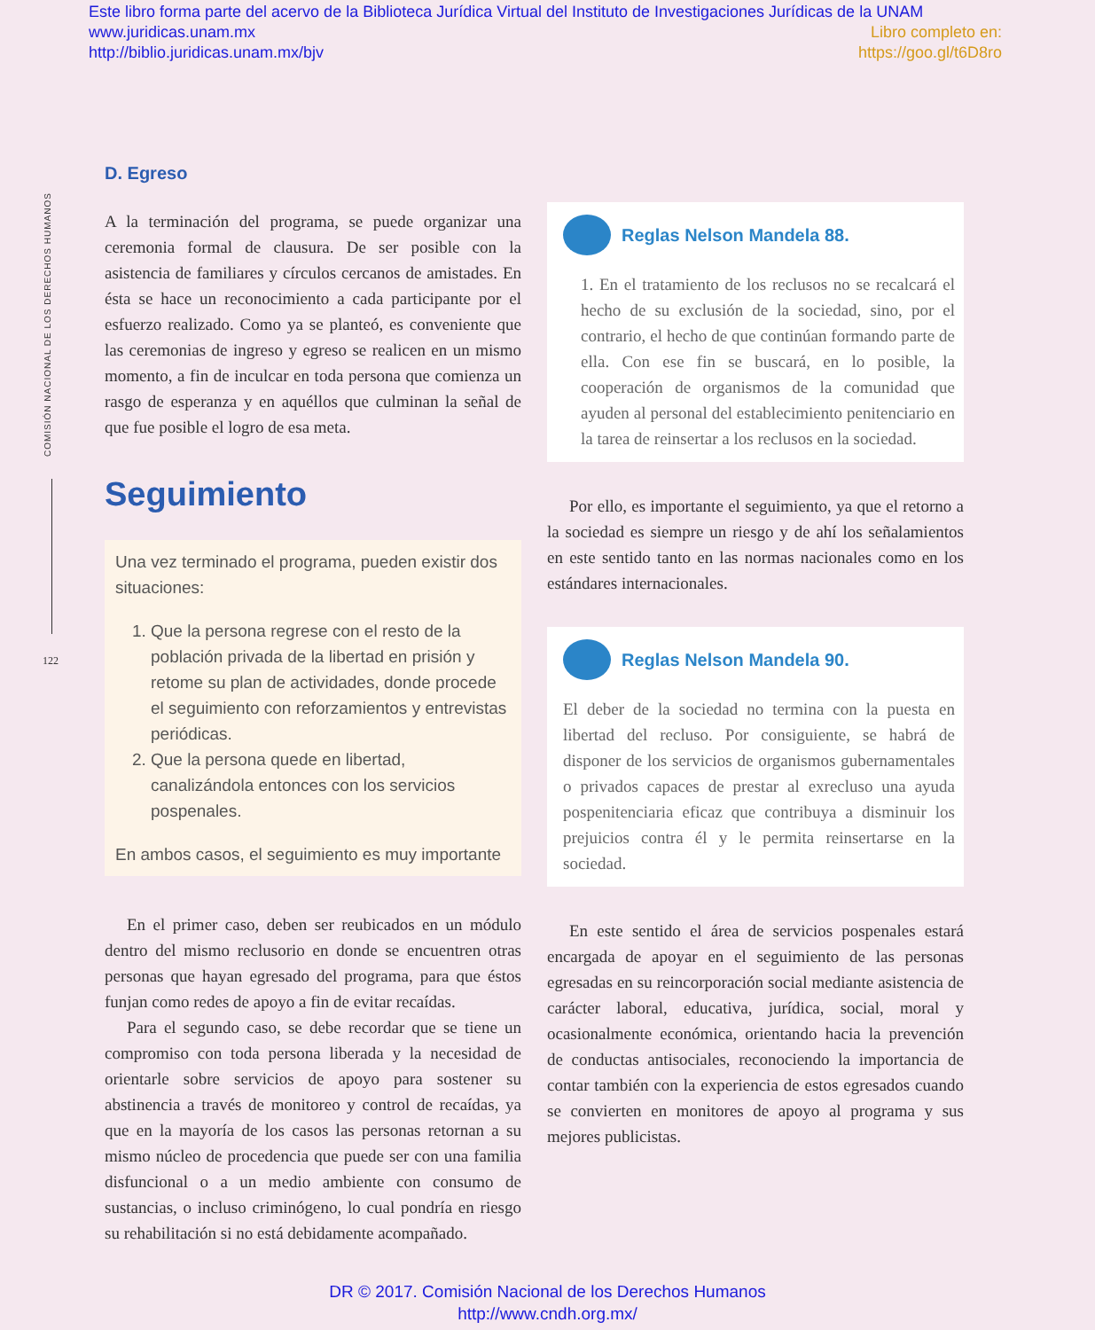Este libro forma parte del acervo de la Biblioteca Jurídica Virtual del Instituto de Investigaciones Jurídicas de la UNAM
www.juridicas.unam.mx Libro completo en:
http://biblio.juridicas.unam.mx/bjv https://goo.gl/t6D8ro
COMISIÓN NACIONAL DE LOS DERECHOS HUMANOS
122
D. Egreso
A la terminación del programa, se puede organizar una ceremonia formal de clausura. De ser posible con la asistencia de familiares y círculos cercanos de amistades. En ésta se hace un reconocimiento a cada participante por el esfuerzo realizado. Como ya se planteó, es conveniente que las ceremonias de ingreso y egreso se realicen en un mismo momento, a fin de inculcar en toda persona que comienza un rasgo de esperanza y en aquéllos que culminan la señal de que fue posible el logro de esa meta.
Seguimiento
Una vez terminado el programa, pueden existir dos situaciones:
1. Que la persona regrese con el resto de la población privada de la libertad en prisión y retome su plan de actividades, donde procede el seguimiento con reforzamientos y entrevistas periódicas.
2. Que la persona quede en libertad, canalizándola entonces con los servicios pospenales.
En ambos casos, el seguimiento es muy importante
En el primer caso, deben ser reubicados en un módulo dentro del mismo reclusorio en donde se encuentren otras personas que hayan egresado del programa, para que éstos funjan como redes de apoyo a fin de evitar recaídas.
Para el segundo caso, se debe recordar que se tiene un compromiso con toda persona liberada y la necesidad de orientarle sobre servicios de apoyo para sostener su abstinencia a través de monitoreo y control de recaídas, ya que en la mayoría de los casos las personas retornan a su mismo núcleo de procedencia que puede ser con una familia disfuncional o a un medio ambiente con consumo de sustancias, o incluso criminógeno, lo cual pondría en riesgo su rehabilitación si no está debidamente acompañado.
Reglas Nelson Mandela 88.
1. En el tratamiento de los reclusos no se recalcará el hecho de su exclusión de la sociedad, sino, por el contrario, el hecho de que continúan formando parte de ella. Con ese fin se buscará, en lo posible, la cooperación de organismos de la comunidad que ayuden al personal del establecimiento penitenciario en la tarea de reinsertar a los reclusos en la sociedad.
Por ello, es importante el seguimiento, ya que el retorno a la sociedad es siempre un riesgo y de ahí los señalamientos en este sentido tanto en las normas nacionales como en los estándares internacionales.
Reglas Nelson Mandela 90.
El deber de la sociedad no termina con la puesta en libertad del recluso. Por consiguiente, se habrá de disponer de los servicios de organismos gubernamentales o privados capaces de prestar al exrecluso una ayuda pospenitenciaria eficaz que contribuya a disminuir los prejuicios contra él y le permita reinsertarse en la sociedad.
En este sentido el área de servicios pospenales estará encargada de apoyar en el seguimiento de las personas egresadas en su reincorporación social mediante asistencia de carácter laboral, educativa, jurídica, social, moral y ocasionalmente económica, orientando hacia la prevención de conductas antisociales, reconociendo la importancia de contar también con la experiencia de estos egresados cuando se convierten en monitores de apoyo al programa y sus mejores publicistas.
DR © 2017. Comisión Nacional de los Derechos Humanos
http://www.cndh.org.mx/